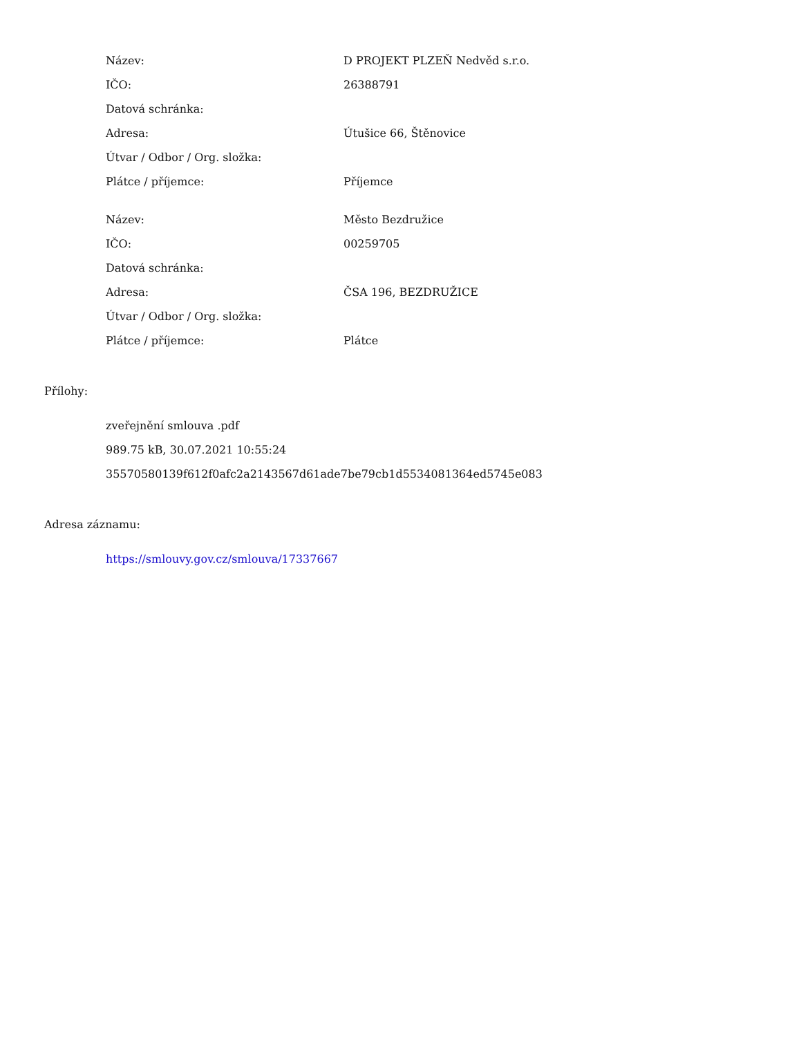| Název: | D PROJEKT PLZEŇ Nedvěd s.r.o. |
| IČO: | 26388791 |
| Datová schránka: | |
| Adresa: | Útušice 66, Štěnovice |
| Útvar / Odbor / Org. složka: | |
| Plátce / příjemce: | Příjemce |
| Název: | Město Bezdružice |
| IČO: | 00259705 |
| Datová schránka: | |
| Adresa: | ČSA 196, BEZDRUŽICE |
| Útvar / Odbor / Org. složka: | |
| Plátce / příjemce: | Plátce |
Přílohy:
zveřejnění smlouva .pdf
989.75 kB, 30.07.2021 10:55:24
35570580139f612f0afc2a2143567d61ade7be79cb1d5534081364ed5745e083
Adresa záznamu:
https://smlouvy.gov.cz/smlouva/17337667